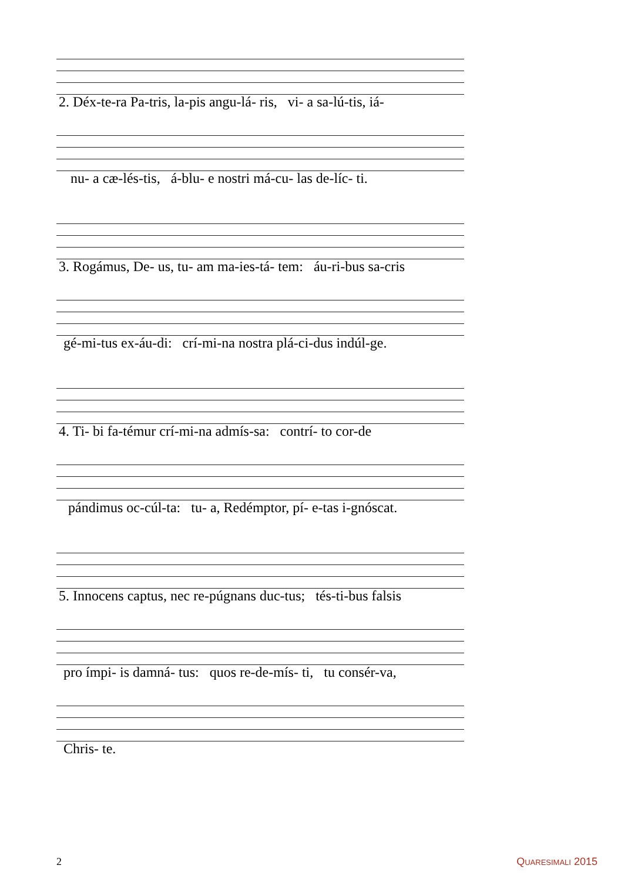2. Déx-te-ra Pa-tris, la-pis angu-lá- ris, vi- a sa-lú-tis, iá-
nu- a cæ-lés-tis, á-blu- e nostri má-cu- las de-líc- ti.
3. Rogámus, De- us, tu- am ma-ies-tá- tem: áu-ri-bus sa-cris
gé-mi-tus ex-áu-di: crí-mi-na nostra plá-ci-dus indúl-ge.
4. Ti- bi fa-témur crí-mi-na admís-sa: contrí- to cor-de
pándimus oc-cúl-ta: tu- a, Redémptor, pí- e-tas i-gnóscat.
5. Innocens captus, nec re-púgnans duc-tus; tés-ti-bus falsis
pro ímpi- is damná- tus: quos re-de-mís- ti, tu consér-va,
Chris- te.
2 Quaresimali 2015